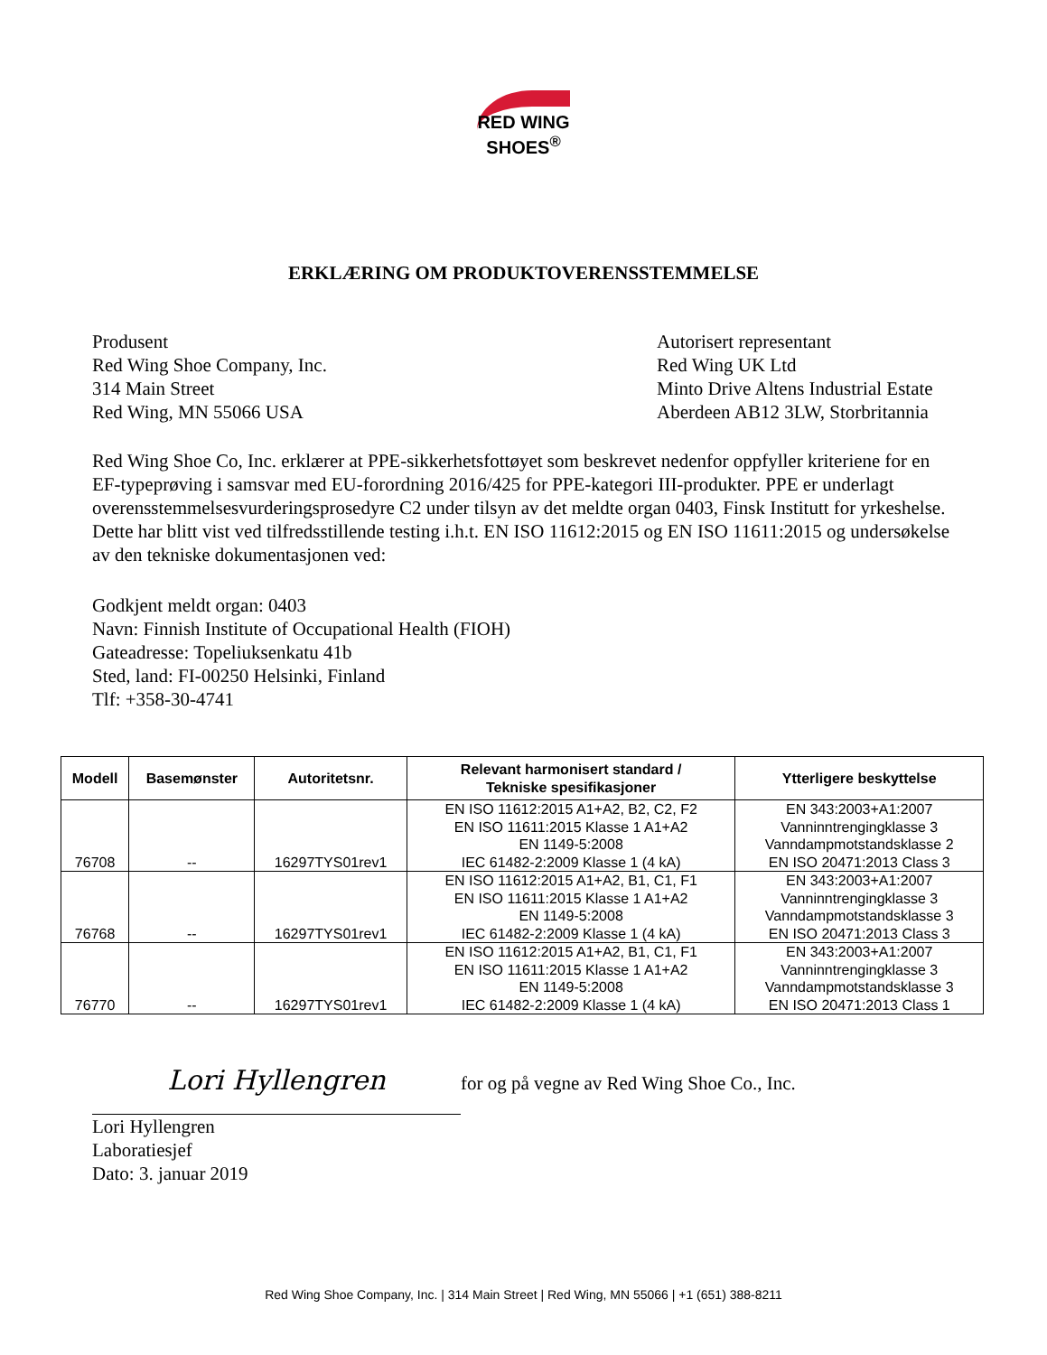RED WING
SHOES<sup>®</sup>
ERKLÆRING OM PRODUKTOVERENSSTEMMELSE
Produsent
Red Wing Shoe Company, Inc.
314 Main Street
Red Wing, MN 55066 USA
Autorisert representant
Red Wing UK Ltd
Minto Drive Altens Industrial Estate
Aberdeen AB12 3LW, Storbritannia
Red Wing Shoe Co, Inc. erklærer at PPE-sikkerhetsfottøyet som beskrevet nedenfor oppfyller kriteriene for en EF-typeprøving i samsvar med EU-forordning 2016/425 for PPE-kategori III-produkter. PPE er underlagt overensstemmelsesvurderingsprosedyre C2 under tilsyn av det meldte organ 0403, Finsk Institutt for yrkeshelse. Dette har blitt vist ved tilfredsstillende testing i.h.t. EN ISO 11612:2015 og EN ISO 11611:2015 og undersøkelse av den tekniske dokumentasjonen ved:
Godkjent meldt organ: 0403
Navn: Finnish Institute of Occupational Health (FIOH)
Gateadresse: Topeliuksenkatu 41b
Sted, land: FI-00250 Helsinki, Finland
Tlf: +358-30-4741
| Modell | Basemønster | Autoritetsnr. | Relevant harmonisert standard / Tekniske spesifikasjoner | Ytterligere beskyttelse |
| --- | --- | --- | --- | --- |
| 76708 | -- | 16297TYS01rev1 | EN ISO 11612:2015 A1+A2, B2, C2, F2 EN ISO 11611:2015 Klasse 1 A1+A2 EN 1149-5:2008 IEC 61482-2:2009 Klasse 1 (4 kA) | EN 343:2003+A1:2007 Vanninntrengingklasse 3 Vanndampmotstandsklasse 2 EN ISO 20471:2013 Class 3 |
| 76768 | -- | 16297TYS01rev1 | EN ISO 11612:2015 A1+A2, B1, C1, F1 EN ISO 11611:2015 Klasse 1 A1+A2 EN 1149-5:2008 IEC 61482-2:2009 Klasse 1 (4 kA) | EN 343:2003+A1:2007 Vanninntrengingklasse 3 Vanndampmotstandsklasse 3 EN ISO 20471:2013 Class 3 |
| 76770 | -- | 16297TYS01rev1 | EN ISO 11612:2015 A1+A2, B1, C1, F1 EN ISO 11611:2015 Klasse 1 A1+A2 EN 1149-5:2008 IEC 61482-2:2009 Klasse 1 (4 kA) | EN 343:2003+A1:2007 Vanninntrengingklasse 3 Vanndampmotstandsklasse 3 EN ISO 20471:2013 Class 1 |
Lori Hyllengren for og på vegne av Red Wing Shoe Co., Inc.
Lori Hyllengren
Laboratiesjef
Dato: 3. januar 2019
Red Wing Shoe Company, Inc. | 314 Main Street | Red Wing, MN 55066 | +1 (651) 388-8211